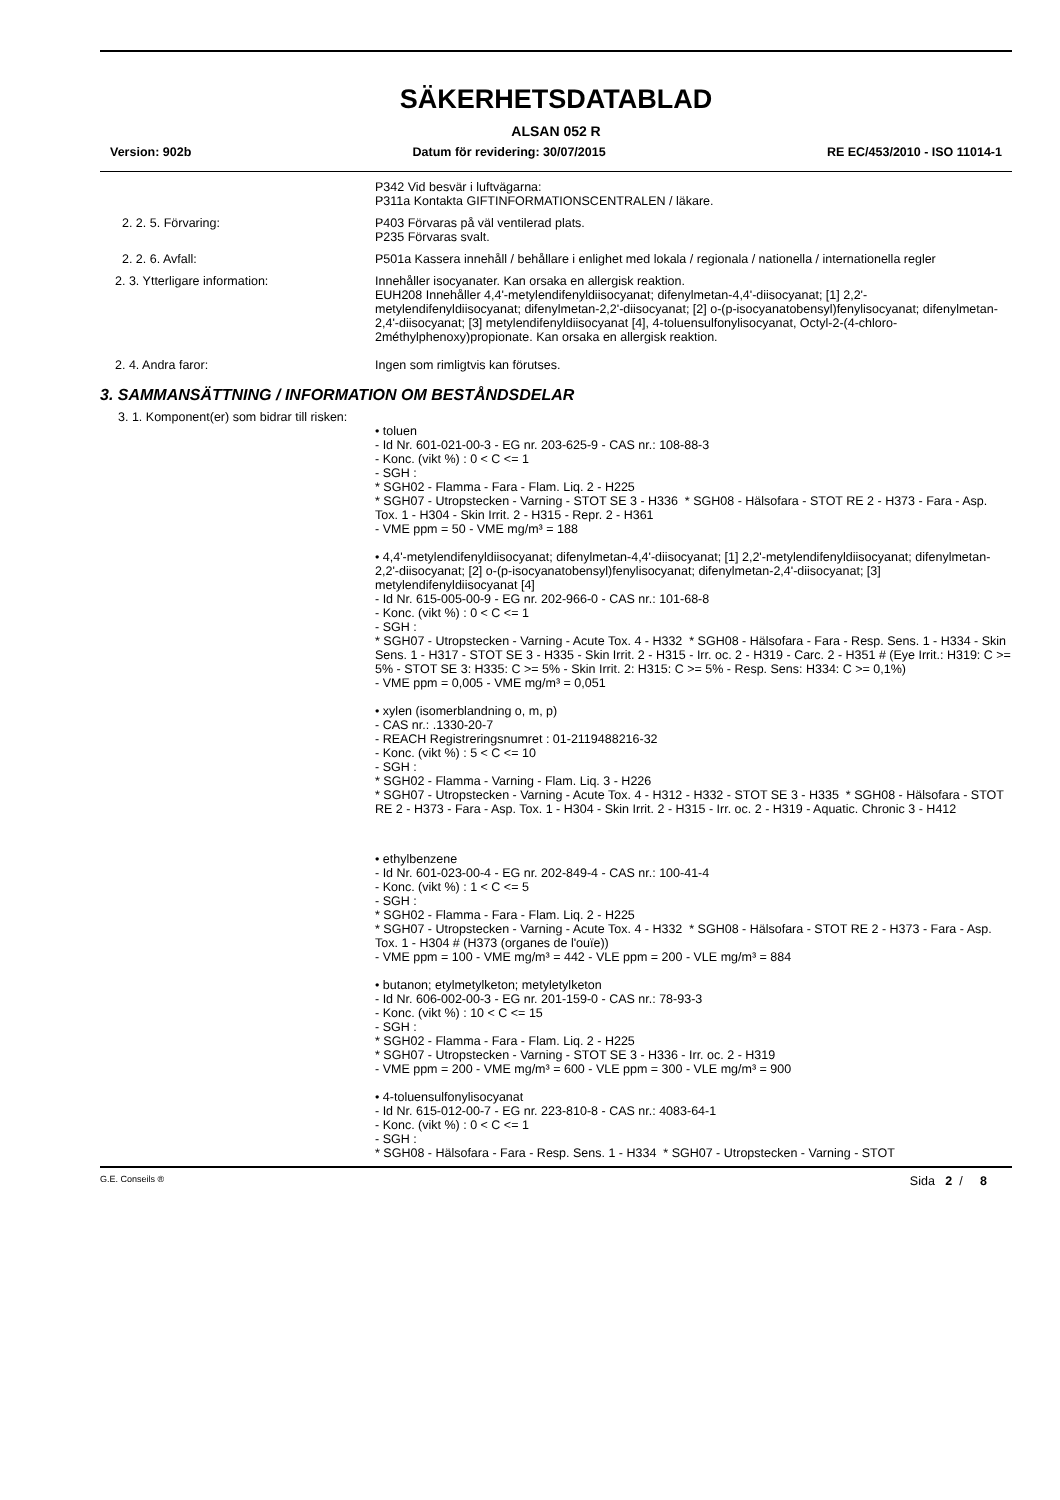SÄKERHETSDATABLAD
ALSAN 052 R
Version: 902b Datum för revidering: 30/07/2015 RE EC/453/2010 - ISO 11014-1
P342 Vid besvär i luftvägarna:
P311a Kontakta GIFTINFORMATIONSCENTRALEN / läkare.
2. 2. 5. Förvaring: P403 Förvaras på väl ventilerad plats.
P235 Förvaras svalt.
2. 2. 6. Avfall: P501a Kassera innehåll / behållare i enlighet med lokala / regionala / nationella / internationella regler
2. 3. Ytterligare information: Innehåller isocyanater. Kan orsaka en allergisk reaktion.
EUH208 Innehåller 4,4'-metylendifenyldiisocyanat; difenylmetan-4,4'-diisocyanat; [1] 2,2'-metylendifenyldiisocyanat; difenylmetan-2,2'-diisocyanat; [2] o-(p-isocyanatobensyl)fenylisocyanat; difenylmetan-2,4'-diisocyanat; [3] metylendifenyldiisocyanat [4], 4-toluensulfonylisocyanat, Octyl-2-(4-chloro-2méthylphenoxy)propionate. Kan orsaka en allergisk reaktion.
2. 4. Andra faror: Ingen som rimligtvis kan förutses.
3. SAMMANSÄTTNING / INFORMATION OM BESTÅNDSDELAR
3. 1. Komponent(er) som bidrar till risken:
• toluen
- Id Nr. 601-021-00-3 - EG nr. 203-625-9 - CAS nr.: 108-88-3
- Konc. (vikt %) : 0 < C <= 1
- SGH :
* SGH02 - Flamma - Fara - Flam. Liq. 2 - H225
* SGH07 - Utropstecken - Varning - STOT SE 3 - H336 * SGH08 - Hälsofara - STOT RE 2 - H373 - Fara - Asp. Tox. 1 - H304 - Skin Irrit. 2 - H315 - Repr. 2 - H361
- VME ppm = 50 - VME mg/m³ = 188
• 4,4'-metylendifenyldiisocyanat; difenylmetan-4,4'-diisocyanat; [1] 2,2'-metylendifenyldiisocyanat; difenylmetan-2,2'-diisocyanat; [2] o-(p-isocyanatobensyl)fenylisocyanat; difenylmetan-2,4'-diisocyanat; [3] metylendifenyldiisocyanat [4]
- Id Nr. 615-005-00-9 - EG nr. 202-966-0 - CAS nr.: 101-68-8
- Konc. (vikt %) : 0 < C <= 1
- SGH :
* SGH07 - Utropstecken - Varning - Acute Tox. 4 - H332 * SGH08 - Hälsofara - Fara - Resp. Sens. 1 - H334 - Skin Sens. 1 - H317 - STOT SE 3 - H335 - Skin Irrit. 2 - H315 - Irr. oc. 2 - H319 - Carc. 2 - H351 # (Eye Irrit.: H319: C >= 5% - STOT SE 3: H335: C >= 5% - Skin Irrit. 2: H315: C >= 5% - Resp. Sens: H334: C >= 0,1%)
- VME ppm = 0,005 - VME mg/m³ = 0,051
• xylen (isomerblandning o, m, p)
- CAS nr.: .1330-20-7
- REACH Registreringsnumret : 01-2119488216-32
- Konc. (vikt %) : 5 < C <= 10
- SGH :
* SGH02 - Flamma - Varning - Flam. Liq. 3 - H226
* SGH07 - Utropstecken - Varning - Acute Tox. 4 - H312 - H332 - STOT SE 3 - H335 * SGH08 - Hälsofara - STOT RE 2 - H373 - Fara - Asp. Tox. 1 - H304 - Skin Irrit. 2 - H315 - Irr. oc. 2 - H319 - Aquatic. Chronic 3 - H412
• ethylbenzene
- Id Nr. 601-023-00-4 - EG nr. 202-849-4 - CAS nr.: 100-41-4
- Konc. (vikt %) : 1 < C <= 5
- SGH :
* SGH02 - Flamma - Fara - Flam. Liq. 2 - H225
* SGH07 - Utropstecken - Varning - Acute Tox. 4 - H332 * SGH08 - Hälsofara - STOT RE 2 - H373 - Fara - Asp. Tox. 1 - H304 # (H373 (organes de l'ouïe))
- VME ppm = 100 - VME mg/m³ = 442 - VLE ppm = 200 - VLE mg/m³ = 884
• butanon; etylmetylketon; metyletylketon
- Id Nr. 606-002-00-3 - EG nr. 201-159-0 - CAS nr.: 78-93-3
- Konc. (vikt %) : 10 < C <= 15
- SGH :
* SGH02 - Flamma - Fara - Flam. Liq. 2 - H225
* SGH07 - Utropstecken - Varning - STOT SE 3 - H336 - Irr. oc. 2 - H319
- VME ppm = 200 - VME mg/m³ = 600 - VLE ppm = 300 - VLE mg/m³ = 900
• 4-toluensulfonylisocyanat
- Id Nr. 615-012-00-7 - EG nr. 223-810-8 - CAS nr.: 4083-64-1
- Konc. (vikt %) : 0 < C <= 1
- SGH :
* SGH08 - Hälsofara - Fara - Resp. Sens. 1 - H334 * SGH07 - Utropstecken - Varning - STOT
G.E. Conseils ® Sida 2 / 8